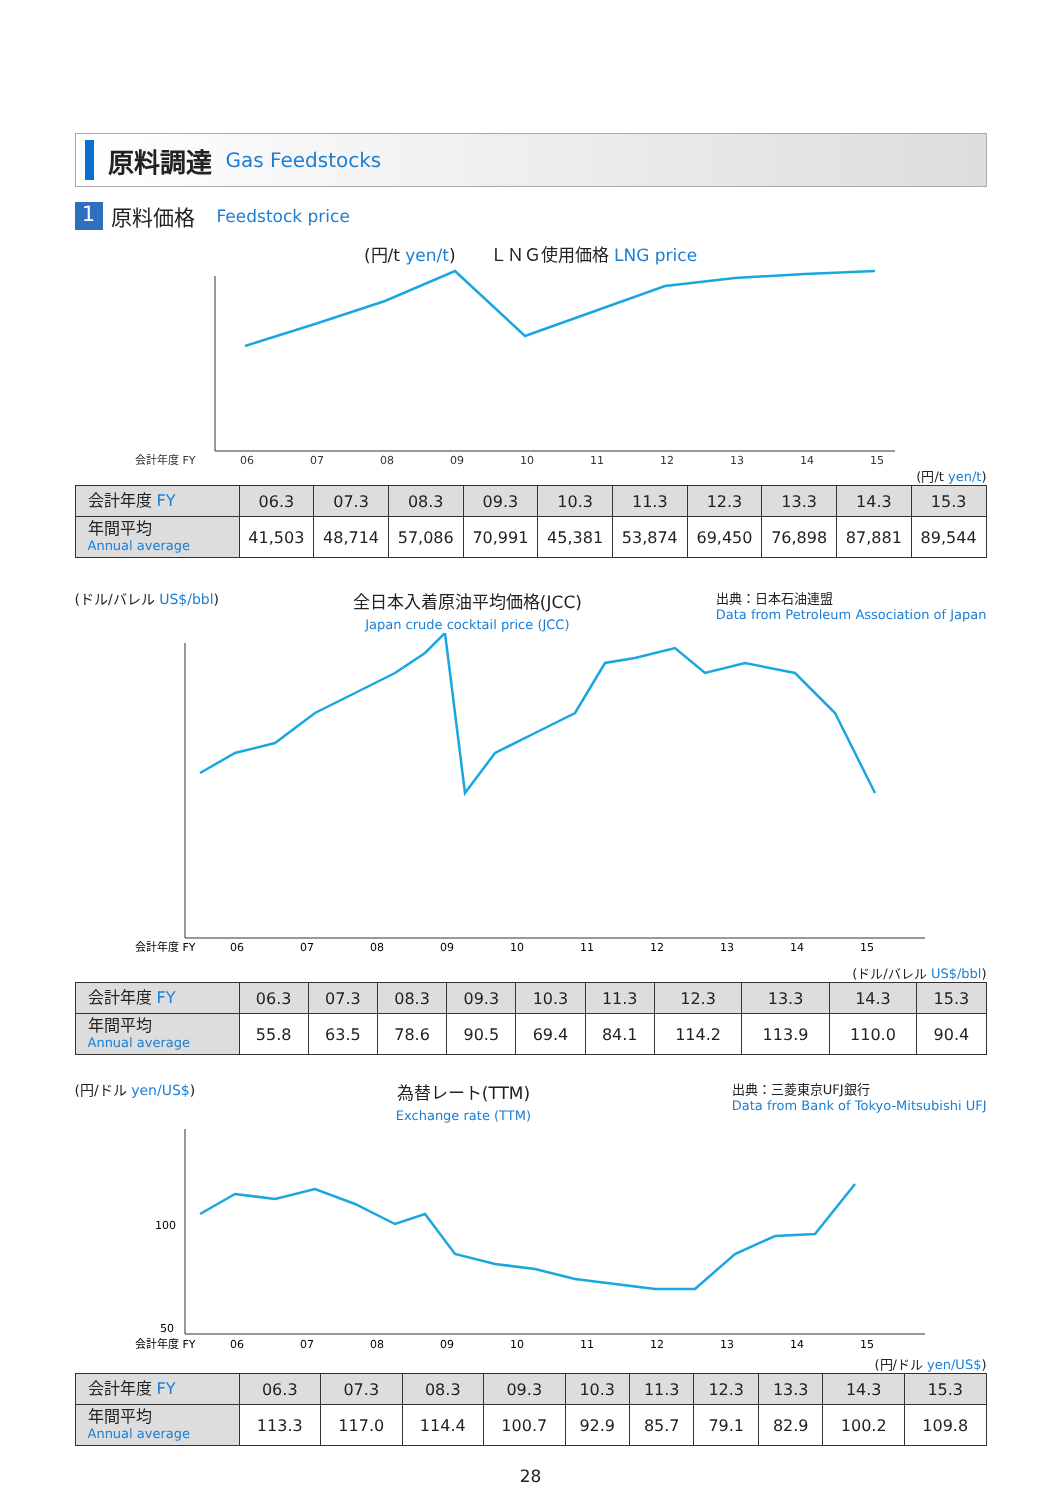原料調達 Gas Feedstocks
1
原料価格 Feedstock price
(円/t yen/t)　　ＬＮＧ使用価格 LNG price
会計年度 FY
06
07
08
09
10
11
12
13
14
15
(円/t yen/t)
| 会計年度 FY | 06.3 | 07.3 | 08.3 | 09.3 | 10.3 | 11.3 | 12.3 | 13.3 | 14.3 | 15.3 |
| --- | --- | --- | --- | --- | --- | --- | --- | --- | --- | --- |
| 年間平均 Annual average | 41,503 | 48,714 | 57,086 | 70,991 | 45,381 | 53,874 | 69,450 | 76,898 | 87,881 | 89,544 |
(ドル/バレル US$/bbl)
全日本入着原油平均価格(JCC)
Japan crude cocktail price (JCC)
出典：日本石油連盟
Data from Petroleum Association of Japan
会計年度 FY
06
07
08
09
10
11
12
13
14
15
(ドル/バレル US$/bbl)
| 会計年度 FY | 06.3 | 07.3 | 08.3 | 09.3 | 10.3 | 11.3 | 12.3 | 13.3 | 14.3 | 15.3 |
| --- | --- | --- | --- | --- | --- | --- | --- | --- | --- | --- |
| 年間平均 Annual average | 55.8 | 63.5 | 78.6 | 90.5 | 69.4 | 84.1 | 114.2 | 113.9 | 110.0 | 90.4 |
(円/ドル yen/US$)
為替レート(TTM)
Exchange rate (TTM)
出典：三菱東京UFJ銀行
Data from Bank of Tokyo-Mitsubishi UFJ
100
50
会計年度 FY
06
07
08
09
10
11
12
13
14
15
(円/ドル yen/US$)
| 会計年度 FY | 06.3 | 07.3 | 08.3 | 09.3 | 10.3 | 11.3 | 12.3 | 13.3 | 14.3 | 15.3 |
| --- | --- | --- | --- | --- | --- | --- | --- | --- | --- | --- |
| 年間平均 Annual average | 113.3 | 117.0 | 114.4 | 100.7 | 92.9 | 85.7 | 79.1 | 82.9 | 100.2 | 109.8 |
28